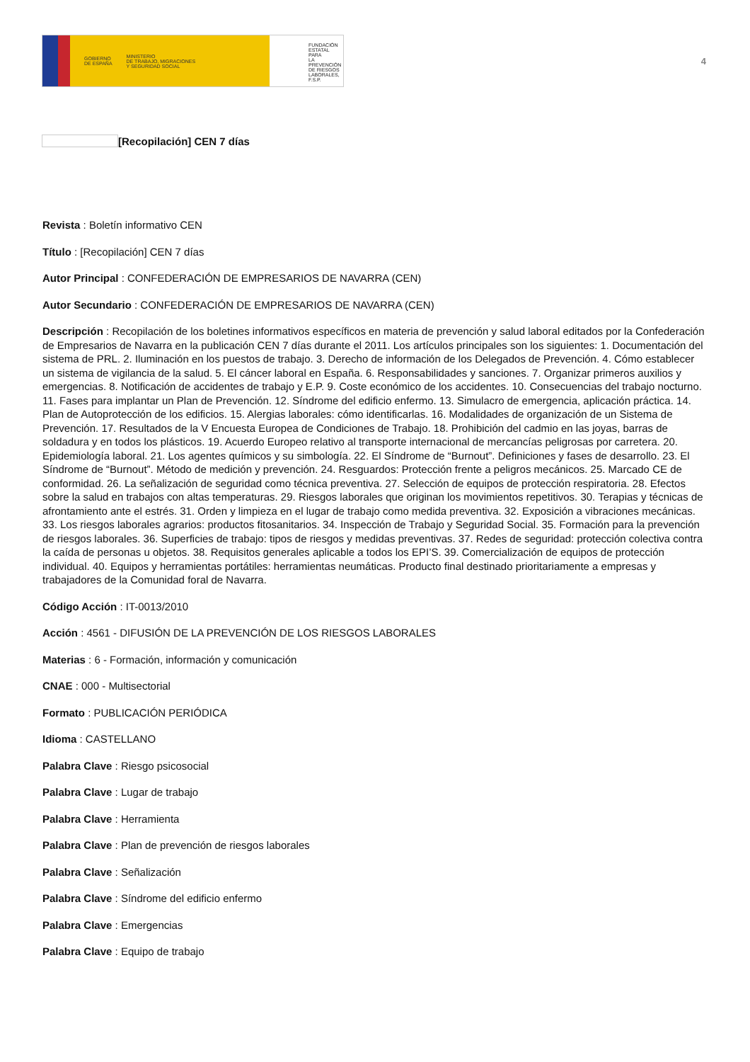GOBIERNO
DE ESPAÑA MINISTERIO
DE TRABAJO, MIGRACIONES
Y SEGURIDAD SOCIAL
FUNDACIÓN
ESTATAL PARA
LA PREVENCIÓN
DE RIESGOS
LABORALES, F.S.P.
4
[Recopilación] CEN 7 días
Revista : Boletín informativo CEN
Título : [Recopilación] CEN 7 días
Autor Principal : CONFEDERACIÓN DE EMPRESARIOS DE NAVARRA (CEN)
Autor Secundario : CONFEDERACIÓN DE EMPRESARIOS DE NAVARRA (CEN)
Descripción : Recopilación de los boletines informativos específicos en materia de prevención y salud laboral editados por la Confederación de Empresarios de Navarra en la publicación CEN 7 días durante el 2011. Los artículos principales son los siguientes: 1. Documentación del sistema de PRL. 2. Iluminación en los puestos de trabajo. 3. Derecho de información de los Delegados de Prevención. 4. Cómo establecer un sistema de vigilancia de la salud. 5. El cáncer laboral en España. 6. Responsabilidades y sanciones. 7. Organizar primeros auxilios y emergencias. 8. Notificación de accidentes de trabajo y E.P. 9. Coste económico de los accidentes. 10. Consecuencias del trabajo nocturno. 11. Fases para implantar un Plan de Prevención. 12. Síndrome del edificio enfermo. 13. Simulacro de emergencia, aplicación práctica. 14. Plan de Autoprotección de los edificios. 15. Alergias laborales: cómo identificarlas. 16. Modalidades de organización de un Sistema de Prevención. 17. Resultados de la V Encuesta Europea de Condiciones de Trabajo. 18. Prohibición del cadmio en las joyas, barras de soldadura y en todos los plásticos. 19. Acuerdo Europeo relativo al transporte internacional de mercancías peligrosas por carretera. 20. Epidemiología laboral. 21. Los agentes químicos y su simbología. 22. El Síndrome de “Burnout”. Definiciones y fases de desarrollo. 23. El Síndrome de “Burnout”. Método de medición y prevención. 24. Resguardos: Protección frente a peligros mecánicos. 25. Marcado CE de conformidad. 26. La señalización de seguridad como técnica preventiva. 27. Selección de equipos de protección respiratoria. 28. Efectos sobre la salud en trabajos con altas temperaturas. 29. Riesgos laborales que originan los movimientos repetitivos. 30. Terapias y técnicas de afrontamiento ante el estrés. 31. Orden y limpieza en el lugar de trabajo como medida preventiva. 32. Exposición a vibraciones mecánicas. 33. Los riesgos laborales agrarios: productos fitosanitarios. 34. Inspección de Trabajo y Seguridad Social. 35. Formación para la prevención de riesgos laborales. 36. Superficies de trabajo: tipos de riesgos y medidas preventivas. 37. Redes de seguridad: protección colectiva contra la caída de personas u objetos. 38. Requisitos generales aplicable a todos los EPI’S. 39. Comercialización de equipos de protección individual. 40. Equipos y herramientas portátiles: herramientas neumáticas. Producto final destinado prioritariamente a empresas y trabajadores de la Comunidad foral de Navarra.
Código Acción : IT-0013/2010
Acción : 4561 - DIFUSIÓN DE LA PREVENCIÓN DE LOS RIESGOS LABORALES
Materias : 6 - Formación, información y comunicación
CNAE : 000 - Multisectorial
Formato : PUBLICACIÓN PERIÓDICA
Idioma : CASTELLANO
Palabra Clave : Riesgo psicosocial
Palabra Clave : Lugar de trabajo
Palabra Clave : Herramienta
Palabra Clave : Plan de prevención de riesgos laborales
Palabra Clave : Señalización
Palabra Clave : Síndrome del edificio enfermo
Palabra Clave : Emergencias
Palabra Clave : Equipo de trabajo